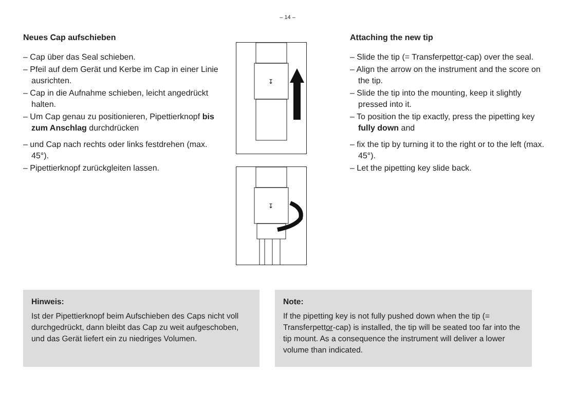– 14 –
Neues Cap aufschieben
– Cap über das Seal schieben.
– Pfeil auf dem Gerät und Kerbe im Cap in einer Linie ausrichten.
– Cap in die Aufnahme schieben, leicht angedrückt halten.
– Um Cap genau zu positionieren, Pipettierknopf bis zum Anschlag durchdrücken
– und Cap nach rechts oder links festdrehen (max. 45°).
– Pipettierknopf zurückgleiten lassen.
↧
↧
Attaching the new tip
– Slide the tip (= Transferpettor-cap) over the seal.
– Align the arrow on the instrument and the score on the tip.
– Slide the tip into the mounting, keep it slightly pressed into it.
– To position the tip exactly, press the pipetting key fully down and
– fix the tip by turning it to the right or to the left (max. 45°).
– Let the pipetting key slide back.
Hinweis:
Ist der Pipettierknopf beim Aufschieben des Caps nicht voll durchgedrückt, dann bleibt das Cap zu weit aufgeschoben, und das Gerät liefert ein zu niedriges Volumen.
Note:
If the pipetting key is not fully pushed down when the tip (= Transferpettor-cap) is installed, the tip will be seated too far into the tip mount. As a consequence the instrument will deliver a lower volume than indicated.